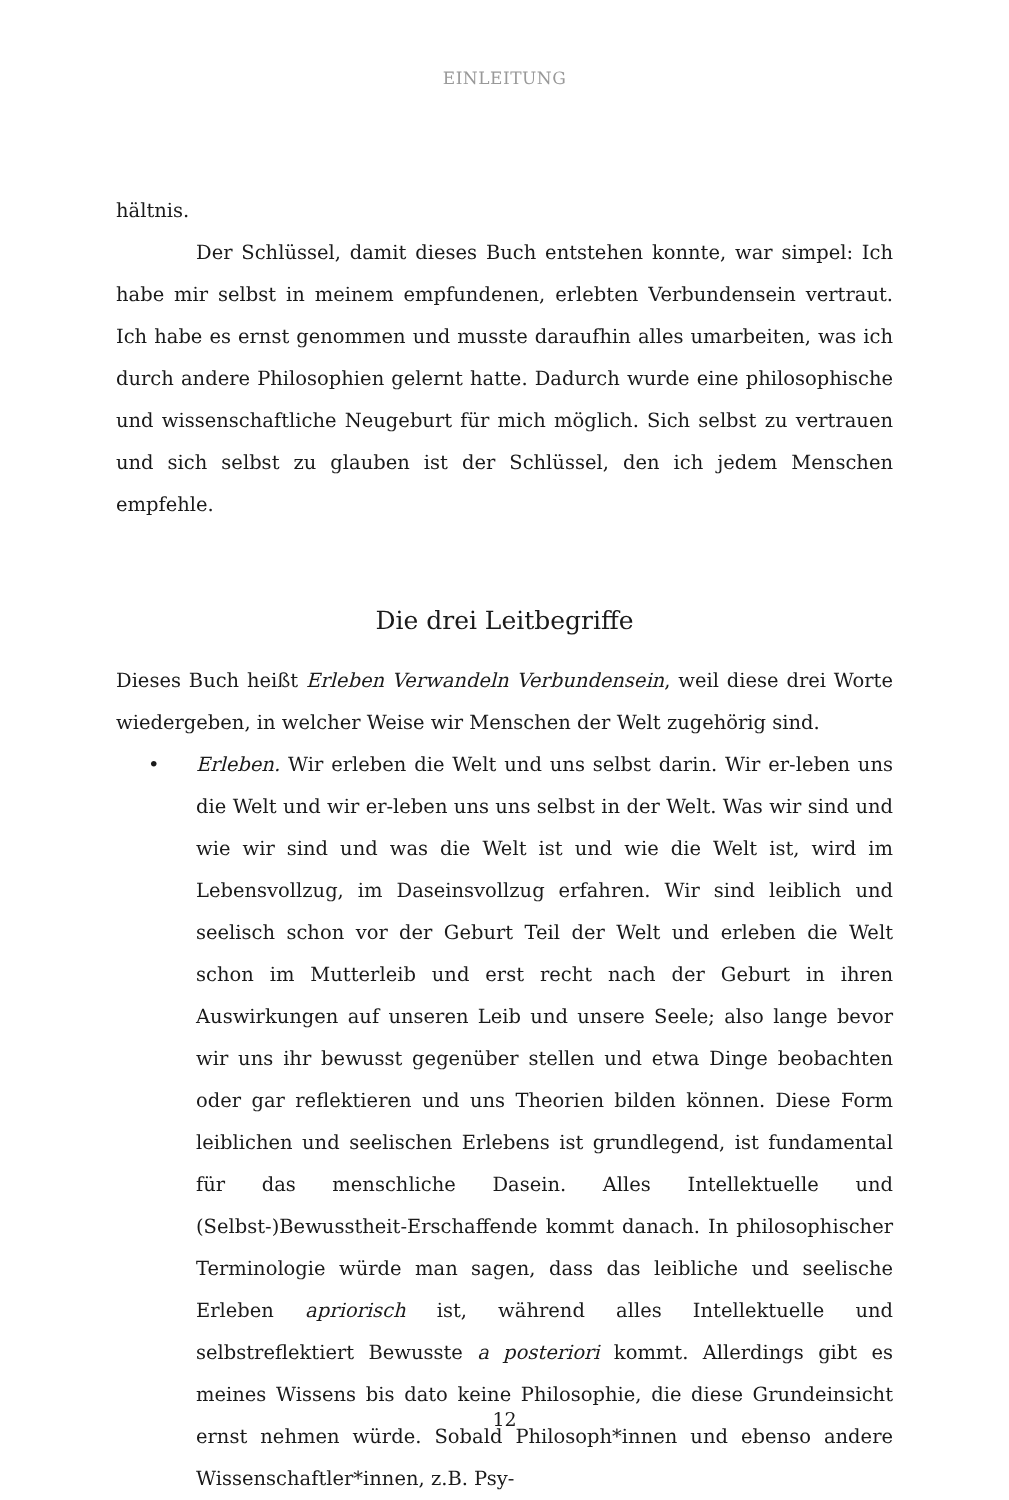EINLEITUNG
hältnis.
Der Schlüssel, damit dieses Buch entstehen konnte, war simpel: Ich habe mir selbst in meinem empfundenen, erlebten Verbundensein vertraut. Ich habe es ernst genommen und musste daraufhin alles umarbeiten, was ich durch andere Philosophien gelernt hatte. Dadurch wurde eine philosophische und wissenschaftliche Neugeburt für mich möglich. Sich selbst zu vertrauen und sich selbst zu glauben ist der Schlüssel, den ich jedem Menschen empfehle.
Die drei Leitbegriffe
Dieses Buch heißt Erleben Verwandeln Verbundensein, weil diese drei Worte wiedergeben, in welcher Weise wir Menschen der Welt zugehörig sind.
• Erleben. Wir erleben die Welt und uns selbst darin. Wir er-leben uns die Welt und wir er-leben uns uns selbst in der Welt. Was wir sind und wie wir sind und was die Welt ist und wie die Welt ist, wird im Lebensvollzug, im Daseinsvollzug erfahren. Wir sind leiblich und seelisch schon vor der Geburt Teil der Welt und erleben die Welt schon im Mutterleib und erst recht nach der Geburt in ihren Auswirkungen auf unseren Leib und unsere Seele; also lange bevor wir uns ihr bewusst gegenüber stellen und etwa Dinge beobachten oder gar reflektieren und uns Theorien bilden können. Diese Form leiblichen und seelischen Erlebens ist grundlegend, ist fundamental für das menschliche Dasein. Alles Intellektuelle und (Selbst-)Bewusstheit-Erschaffende kommt danach. In philosophischer Terminologie würde man sagen, dass das leibliche und seelische Erleben apriorisch ist, während alles Intellektuelle und selbstreflektiert Bewusste a posteriori kommt. Allerdings gibt es meines Wissens bis dato keine Philosophie, die diese Grundeinsicht ernst nehmen würde. Sobald Philosoph*innen und ebenso andere Wissenschaftler*innen, z.B. Psy-
12